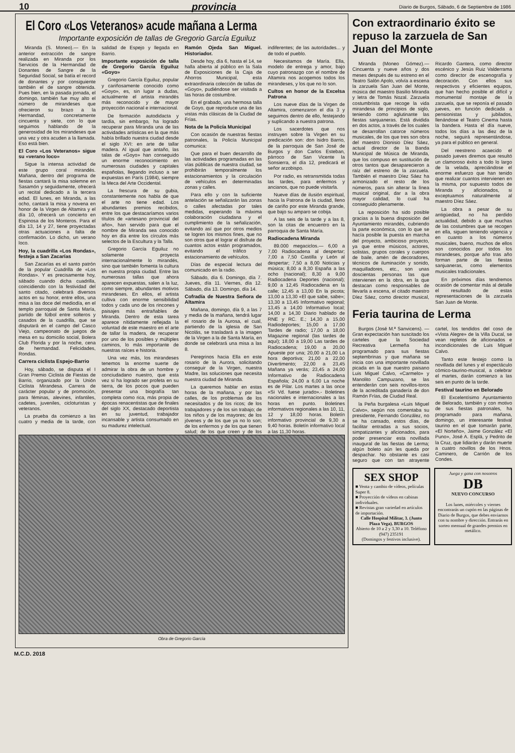10 provincia Diario de Burgos, Sábado, 6 de Septiembre de 1986
El Coro «Los Veteranos» acude mañana a Lerma
Importante exposición de tallas de Gregorio García Eguiluz
Miranda (S. Moneo).— En la anterior extracción de sangre realizada en Miranda por los Servicios de la Hermandad de Donantes de Sangre de la Seguridad Social, se batía el record de donantes y por consiguiente también el de sangre obtenida. Pues bien, en la pasada jornada, el domingo, también fue muy alto el número de mirandeses que ofrecieron su brazo a la Hermandad, concretamente cincuenta y siete, con lo que seguimos hablando de la generosidad de los mirandeses que una vez y otra acuden a la llamada. Eso está bien.
El Coro «Los Veteranos» sigue su «verano loco»
Sigue la intensa actividad de este grupo coral mirandés. Mañana, dentro del programa de fiestas cantará la misa solemne en Sasamón y seguidamente, ofrecerá un recital dedicado a la tercera edad. El lunes, en Miranda, a las ocho, cantará la misa y novena en honor de la Virgen de Altamira y el día 10, ofrecerá un concierto en Espinosa de los Monteros. Para el día 13, 14 y 27, tiene proyectadas otras actuaciones a falta de confirmación. Lo dicho, un verano loco.
Hoy, la cuadrilla «Los Rondas», festeja a San Zacarías
San Zacarías es el santo patrón de la popular Cuadrilla de «Los Rondas». Y es precisamente hoy, sábado cuando dicha cuadrilla, coincidiendo con la festividad del santo citado, celebrará diversos actos en su honor, entre ellos, una misa a las doce del mediodía, en el templo parroquial de Santa María, partido de fútbol entre solteros y casados de la cuadrilla, que se disputará en el campo del Casco Viejo, campeonato de juegos de mesa en su domicilio social, Bolera Club Florida y por la noche, cena de hermandad. Felicidades, Rondas.
Carrera ciclista Espejo-Barrio
Hoy, sábado, se disputa el I Gran Premio Ciclista de Fiestas de Barrio, organizado por la Unión Ciclista Mirandesa. Carrera de carácter popular y de promoción, para féminas, alevines, infantiles, cadetes, juveniles, cicloturistas y veteranos.
La prueba da comienzo a las cuatro y media de la tarde, con salidad de Espejo y llegada en Barrio.
Importante exposición de talla de Gregorio García Eguiluz «Goyo»
Gregorio García Eguiluz, popular y cariñosamente conocido como «Goyo», es, sin lugar a dudas, actualmente el artista mirandés más reconocido y de mayor proyección nacional e internacional.
De formación autodidacta y tardía, sin embargo, ha logrado recuperar para Miranda una de las actividades artísticas en la que más había brillado nuestra ciudad desde el siglo XVI: en arte de tallar madera. Al igual que antaño, las talas de «Goyo» han conseguido un enorme reconocimiento en numerosas ciudades y capitales españolas, llegando incluso a ser expuestas en París (1984), siempre la Meca del Arte Occidental.
La frescura de su gubia, constantemente nos habla de que el arte no tiene edad. Los abundantes premios recibidos, entre los que destacaríamos varios títulos de «artesano provincial del año», han servido para que el nombre de Miranda sea conocido hoy en día entre los círculos más selectos de la Escultura y la Talla.
Gregorio García Eguiluz no solamente proyecta internacionalmente lo mirandés, sino que también fomenta la cultura en nuestra propia ciudad. Entre las numerosas tallas que ahora aparecen expuestas, salen a la luz, como siempre, abundantes motivos mirandeses. En ellos, el artista cultiva con enorme sensibilidad todos y cada uno de los rincones y paisajes más entrañables de Miranda. Dentro de esta tarea aparece nítidamente reflejada la voluntad de este maestro en el arte de tallar la madera, de recuperar por uno de los posibles y múltiples caminos, lo más importante de nuestras raíces e historia.
Una vez más, los mirandeses tenemos la enorme suerte de admirar la obra de un hombre y conciudadano nuestro, que esta vez sí ha logrado ser profeta en su tierra, de los pocos que pueden presentar una biografía tan completa como rica, más propia de épocas renacentistas que de finales del siglo XX, destacado deportista en su juventud, trabajador incansable y artista consumado en su madurez intelectual.
Ramón Ojeda San Miguel. Historiador.
Desde hoy, día 6, hasta el 14, se halla abierta al público en la Sala de Exposiciones de la Caja de Ahorros Municipal, esta extraordinaria colección de tallas de «Goyo», pudiéndose ser visitada a las horas de costumbre.
En el grabado, una hermosa talla de Goyo, que reproduce una de las vistas más clásicas de la Ciudad de Frías.
Nota de la Policía Municipal
Con ocasión de nuestras fiestas patronales, la Policía Municipal comunica:
Que para el buen desarrollo de las actividades programadas en las vías públicas de nuestra ciudad, se prohibirán temporalmente los estacionamientos y la circulación de vehículos en determinadas zonas y calles.
Para ello y con la suficiente antelación se señalizarán las zonas o calles afectadas por tales medidas, esperando la máxima colaboración ciudadana y el cumplimiento de la señalización, evitando así que por otros medios se logren los mismos fines, que no son otros que el lograr el disfrute de cuantos actos están programados, evitando el tráfico y estacionamiento de vehículos.
Días de especial lectura del comunicado en la radio.
Sábado, día 6. Domingo, día 7. Jueves, día 11. Viernes, día 12. Sábado, día 13. Domingo, día 14.
Cofradía de Nuestra Señora de Altamira
Mañana, domingo, día 9, a las 7 y media de la mañana, tendrá lugar el rosario de la Aurosa, el cual, partiendo de la iglesia de San Nicolás, se trasladará a la imagen de la Virgen a la de Santa María, en donde se celebrará una misa a las 8.
Peregrinos hacia Ella en este rosario de la Aurora, solicitando conseguir de la Virgen, nuestra Madre, las soluciones que necesita nuestra ciudad de Miranda.
La queremos hablar en estas horas de la mañana, y por las calles, de los problemas de los necesitados y de los ricos; de los trabajadores y de los sin trabajo; de los niños y de los mayores; de los jóvenes y de los que ya no lo son; de los enfermos y de los que tienen salud; de los que creen y de los indiferentes; de las autoridades... y de todo el pueblo.
Necesitamos de María. Ella, modelo de entrega y amor, bajo cuyo patronazgo con el nombre de Altamira nos acogemos todos los mirandeses, y los que no lo son.
Cultos en honor de la Excelsa Patrona
Los nueve días de la Virgen de Altamira, comenzaron el día 3 y seguimos dentro de ello, festejando y suplicando a nuestra patrona.
Los sacerdotes que nos instruyen sobre la Virgen en su predicación son: don Isidro Barrio, de la parroquia de San José de Burgos y don Carlos Esteban, párroco de San Vicente la Sonsierra, el día 12, predicará el señor arzobispo.
Por radio, es retransmitida todas las tardes, para enfermos y ancianos, que no puede visitarla.
Nueve días de ilusión espiritual, hacia la Patrona de la ciudad, lleno de cariño por este Miranda grande, que bajo su amparo se cobija.
A las seis de la tarde y a las 8, son la citas de encuentro en la parroquia de Santa María.
Radiocadena Miranda
89.000 megaciclos.— 6,00 a 7,00 Radiocadena al despertar; 7,00 a 7,50 Castilla y León al despertar; 7,50 a 8,00 Noticias y música; 8,00 a 8,30 España a las ocho (nacional); 8,30 a 9,00 Radiocadena Deportes (nacional); 9,00 a 12,45 Radiocadena en la calle; 12,45 a 13,00 En la picota; 13,00 a 13,30 «El que sabe, sabe»; 13,30 a 13,45 Informativo regional; 13,45 a 14,00 Informativo local; 14,00 a 14,30 Diario hablado de RNE y RC. E.; 14,30 a 15,00 Radiodeportes; 15,00 a 17,00 Tardes de radio; 17,00 a 18,00 Magazine regional (las tardes de aquí); 18,00 a 19,00 Las tardes de Radiocadena; 19,00 a 20,00 Apueste por una; 20,00 a 21,00 La hora deportiva; 21,00 a 22,00 Divertimento; 22,00 a 23,45 Mañana ya verás; 23,45 a 24,00 Informativo de Radiocadena Española; 24,00 a 6,00 La noche es de Pilar. Los martes a las once «Si Vd. fuese jurado».- Boletines nacionales e internacionales a las horas en punto. Boletines informativos regionales a las 10, 11, 12 y 18,00 horas. Boletín informativo provincial de 9,30 a 9,40 horas. Boletín informativo local a las 11,30 horas.
Obra de Gregorio García
Con extraordinario éxito se repuso la zarzuela de San Juan del Monte
Miranda (Moneo Gómez).— Cincuenta y nueve años y dos meses después de su estreno en el Teatro Salón Apolo, volvía a escena la zarzuela San Juan del Monte, música del maestro Basilio Miranda y letra de Tomás Nozal. Zarzuela costumbrista que recoge la vida mirandesa de principios de siglo, teniendo como aglutinante las fiestas sanjuaneras. Está dividida en dos actos, a través de los cuales se desarrollan catorce números musicales, de los que tres son obra del maestro Dionisio Díez Sáez, actual director de la Banda Municipal de Música de Miranda, que los compuso en sustitución de otros tantos que desaparecieron a raíz del estreno de la zarzuela. También el maestro Díez Sáez ha armonizado el resto de los números, para sin alterar la línea musical original, dar a la obra mayor calidad, lo cual ha conseguido plenamente.
La reposición ha sido posible gracias a la buena disposición del Ayuntamiento mirandés, cubriendo la parte económica, con lo que se hacía posible la puesta en marcha del proyecto, ambicioso proyecto, ya que entre músicos, actores, solistas, grupos corales y cuerpos de baile, amén de decoradores, técnicos de iluminación y sonido, maquilladores, etc., son unas doscientas personas las que intervienen en la obra, en la que destacan como responsables de llevarla a escena, el citado maestro Díez Sáez, como director musical, Ricardo Gantera, como director escénico y Jesús Ruiz Valderrama como director de escenografía y decoración. Con ellos sus respectivos y eficientes equipos, que han hecho posible el difícil y monumental montaje de la zarzuela, que se reponía el pasado jueves, en función dedicada a pensionistas y jubilados, llenándose el Teatro Cinema hasta la bandera. Hasta el día nueve, todos los días a las diez de la noche, seguirá representándose, ya para el público en general.
Del reestreno acaecido el pasado jueves diremos que resultó un clamoroso éxito a todo lo largo de la velada, apreciándose el enorme esfuerzo que han tenido que realizar cuantos intervienen en la misma, por supuesto todos de Miranda y aficionados, si exceptuamos naturalmente al maestro Díez Sáez.
La obra a pesar de su antigüedad, no ha perdido actualidad, debido a que muchas de las costumbres que se recogen en ella, siguen teniendo vigencia y en cuanto a los números musicales, bueno, muchos de ellos son conocidos por todos los mirandeses, porque año tras año forman parte de las fiestas sanjuaneras, como elementos musicales tradicionales.
En próximos días tendremos ocasión de comentar más al detalle el resultado de estas representaciones de la zarzuela San Juan de Monte.
Feria taurina de Lerma
Burgos (José M.ª Sanvicens). — Gran expectación han suscitado los carteles que la Sociedad Recreativa Lermeña ha programado para sus fiestas septembrinas y que mañana se inicia con una importante novillada picada en la que nuestro paisano Luis Miguel Calvo, «Carmelo» y Manolito Campuzano, se las entenderán con seis novillos-toros de la acreditada ganadería de don Ramón Frías, de Ciudad Real.
la Peña burgalesa «Luis Miguel Calvo», según nos comentaba su presidente, Fernando González, no se ha cansado, estos días, de facilitar entradas a sus socios, simpatizantes y aficionados, para poder presenciar esta novillada inaugural de las fiestas de Lerma; algún boleto aún les queda por despachar. No obstante es casi seguro que con tan atrayente cartel, los tendidos del coso de «Vista Alegre» de la Villa Ducal, se vean repletos de aficionados e incondicionales de Luis Miguel Calvo.
Tanto este festejo como la novillada del lunes y el espectáculo cómico-taurino-musical, a celebrar el martes, darán comienzo a las seis en punto de la tarde.
Festival taurino en Belorado
El Excelentísimo Ayuntamiento de Belorado, también y con motivo de sus fiestas patronales, ha programado para mañana, domingo, un interesante festival taurino en el que tomarán parte, «El Norteño», Jaime González «El Puno», José A. Esplá, y Pedrito de la Cruz, que lidiarán y darán muerte a cuatro novillos de los Hnos. Caminero, de Carrión de los Condes.
SEX SHOP
■ Venta y cambio de vídeos, películas Super 8.
■ Proyección de vídeos en cabinas individuales.
■ Revistas gran variedad en artículos de importación.
Calle Hospital Militar, 3. (Junto Plaza Vega). BURGOS
Abierto de 10 a 2 y 3,30 a 10. Teléfono (947) 235191
(Domingos y festivos inclusive).
Juega y gana con nosotros
DB
NUEVO CONCURSO
Los lunes, miércoles y viernes encontrarás un cupón en las páginas de Diario de Burgos, que debes enviarnos con tu nombre y dirección. Entrarás en sorteo mensual de grandes premios en metálico.
M.C.D. 2018